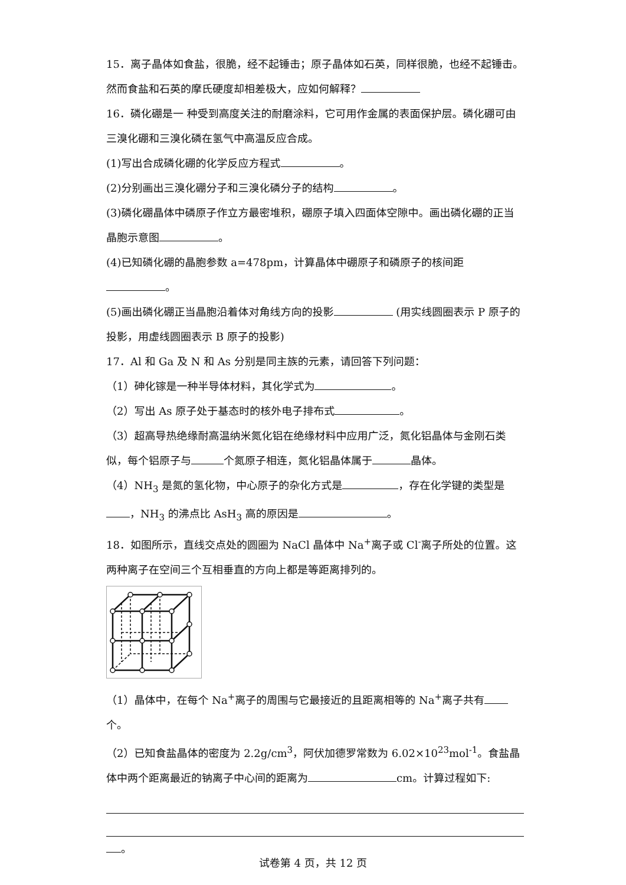15．离子晶体如食盐，很脆，经不起锤击；原子晶体如石英，同样很脆，也经不起锤击。然而食盐和石英的摩氏硬度却相差极大，应如何解释？
16．磷化硼是一 种受到高度关注的耐磨涂料，它可用作金属的表面保护层。磷化硼可由三溴化硼和三溴化磷在氢气中高温反应合成。
(1)写出合成磷化硼的化学反应方程式 。
(2)分别画出三溴化硼分子和三溴化磷分子的结构 。
(3)磷化硼晶体中磷原子作立方最密堆积，硼原子填入四面体空隙中。画出磷化硼的正当晶胞示意图 。
(4)已知磷化硼的晶胞参数 a=478pm，计算晶体中硼原子和磷原子的核间距
。
(5)画出磷化硼正当晶胞沿着体对角线方向的投影 (用实线圆圈表示 P 原子的投影，用虚线圆圈表示 B 原子的投影)
17．Al 和 Ga 及 N 和 As 分别是同主族的元素，请回答下列问题：
（1）砷化镓是一种半导体材料，其化学式为 。
（2）写出 As 原子处于基态时的核外电子排布式 。
（3）超高导热绝缘耐高温纳米氮化铝在绝缘材料中应用广泛，氮化铝晶体与金刚石类似，每个铝原子与 个氮原子相连，氮化铝晶体属于 晶体。
（4）NH<sub>3</sub> 是氮的氢化物，中心原子的杂化方式是 ，存在化学键的类型是 ，NH<sub>3</sub> 的沸点比 AsH<sub>3</sub> 高的原因是 。
18．如图所示，直线交点处的圆圈为 NaCl 晶体中 Na<sup>+</sup>离子或 Cl<sup>-</sup>离子所处的位置。这两种离子在空间三个互相垂直的方向上都是等距离排列的。
（1）晶体中，在每个 Na<sup>+</sup>离子的周围与它最接近的且距离相等的 Na<sup>+</sup>离子共有 个。
（2）已知食盐晶体的密度为 2.2g/cm<sup>3</sup>，阿伏加德罗常数为 6.02×10<sup>23</sup>mol<sup>-1</sup>。食盐晶体中两个距离最近的钠离子中心间的距离为 cm。计算过程如下:
。
试卷第 4 页，共 12 页